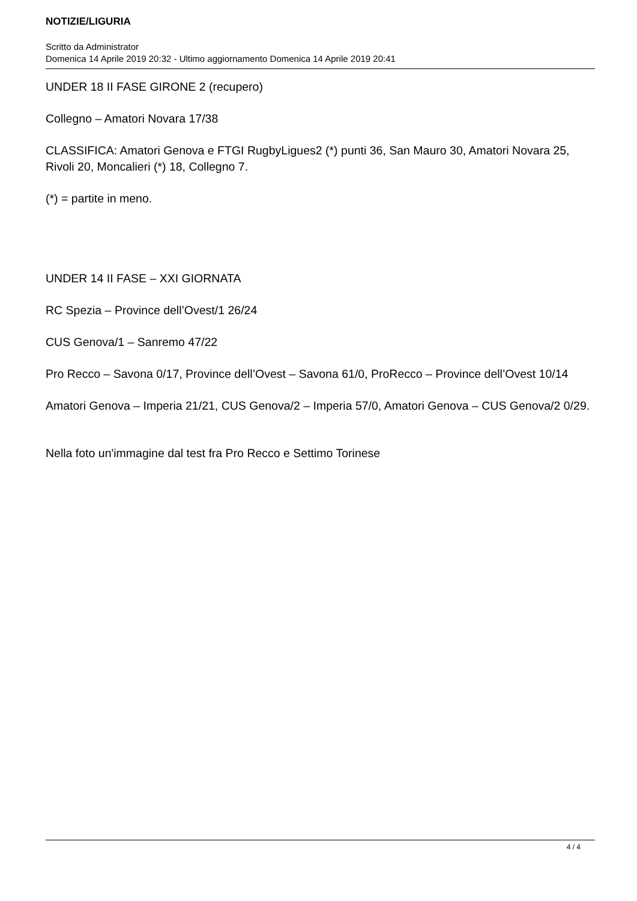NOTIZIE/LIGURIA
Scritto da Administrator
Domenica 14 Aprile 2019 20:32 - Ultimo aggiornamento Domenica 14 Aprile 2019 20:41
UNDER 18 II FASE GIRONE 2 (recupero)
Collegno – Amatori Novara 17/38
CLASSIFICA: Amatori Genova e FTGI RugbyLigues2 (*) punti 36, San Mauro 30, Amatori Novara 25, Rivoli 20, Moncalieri (*) 18, Collegno 7.
(*) = partite in meno.
UNDER 14 II FASE – XXI GIORNATA
RC Spezia – Province dell’Ovest/1 26/24
CUS Genova/1 – Sanremo 47/22
Pro Recco – Savona 0/17, Province dell’Ovest – Savona 61/0, ProRecco – Province dell’Ovest 10/14
Amatori Genova – Imperia 21/21, CUS Genova/2 – Imperia 57/0, Amatori Genova – CUS Genova/2 0/29.
Nella foto un'immagine dal test fra Pro Recco e Settimo Torinese
4 / 4